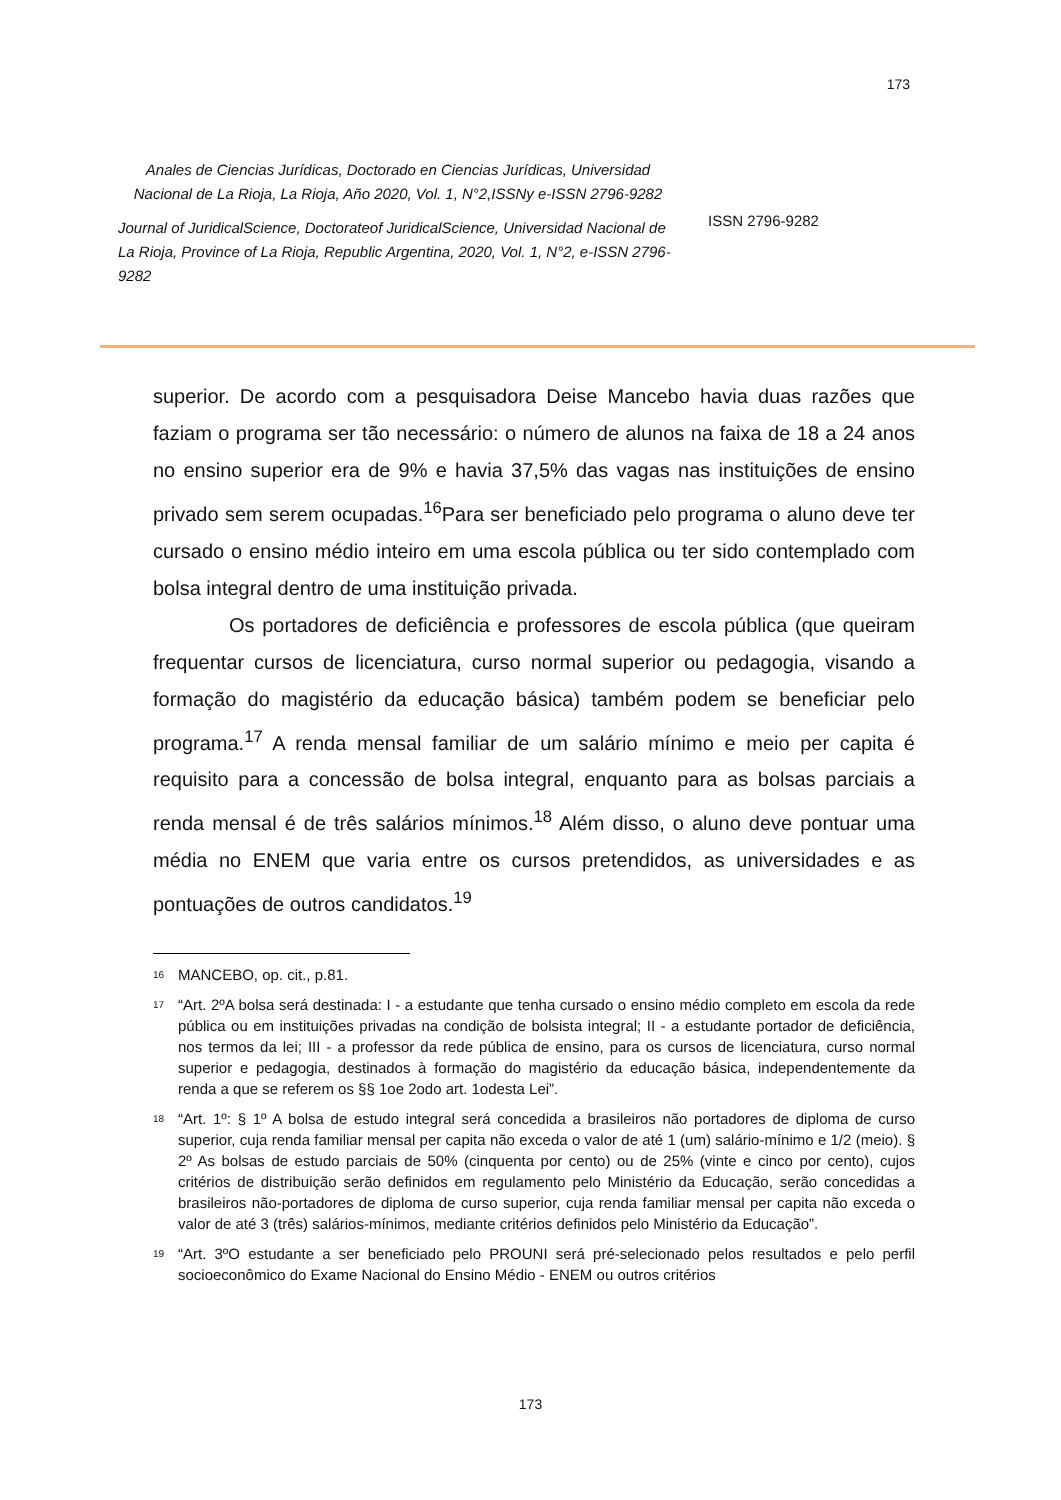173
Anales de Ciencias Jurídicas, Doctorado en Ciencias Jurídicas, Universidad Nacional de La Rioja, La Rioja, Año 2020, Vol. 1, N°2,ISSNy e-ISSN 2796-9282
Journal of JuridicalScience, Doctorateof JuridicalScience, Universidad Nacional de La Rioja, Province of La Rioja, Republic Argentina, 2020, Vol. 1, N°2, e-ISSN 2796-9282
ISSN 2796-9282
superior. De acordo com a pesquisadora Deise Mancebo havia duas razões que faziam o programa ser tão necessário: o número de alunos na faixa de 18 a 24 anos no ensino superior era de 9% e havia 37,5% das vagas nas instituições de ensino privado sem serem ocupadas.<sup>16</sup>Para ser beneficiado pelo programa o aluno deve ter cursado o ensino médio inteiro em uma escola pública ou ter sido contemplado com bolsa integral dentro de uma instituição privada.
Os portadores de deficiência e professores de escola pública (que queiram frequentar cursos de licenciatura, curso normal superior ou pedagogia, visando a formação do magistério da educação básica) também podem se beneficiar pelo programa.<sup>17</sup> A renda mensal familiar de um salário mínimo e meio per capita é requisito para a concessão de bolsa integral, enquanto para as bolsas parciais a renda mensal é de três salários mínimos.<sup>18</sup> Além disso, o aluno deve pontuar uma média no ENEM que varia entre os cursos pretendidos, as universidades e as pontuações de outros candidatos.<sup>19</sup>
<sup>16</sup> MANCEBO, op. cit., p.81.
<sup>17</sup> “Art. 2ºA bolsa será destinada: I - a estudante que tenha cursado o ensino médio completo em escola da rede pública ou em instituições privadas na condição de bolsista integral; II - a estudante portador de deficiência, nos termos da lei; III - a professor da rede pública de ensino, para os cursos de licenciatura, curso normal superior e pedagogia, destinados à formação do magistério da educação básica, independentemente da renda a que se referem os §§ 1oe 2odo art. 1odesta Lei”.
<sup>18</sup> “Art. 1º: § 1º A bolsa de estudo integral será concedida a brasileiros não portadores de diploma de curso superior, cuja renda familiar mensal per capita não exceda o valor de até 1 (um) salário-mínimo e 1/2 (meio). § 2º As bolsas de estudo parciais de 50% (cinquenta por cento) ou de 25% (vinte e cinco por cento), cujos critérios de distribuição serão definidos em regulamento pelo Ministério da Educação, serão concedidas a brasileiros não-portadores de diploma de curso superior, cuja renda familiar mensal per capita não exceda o valor de até 3 (três) salários-mínimos, mediante critérios definidos pelo Ministério da Educação”.
<sup>19</sup> “Art. 3ºO estudante a ser beneficiado pelo PROUNI será pré-selecionado pelos resultados e pelo perfil socioeconômico do Exame Nacional do Ensino Médio - ENEM ou outros critérios
173